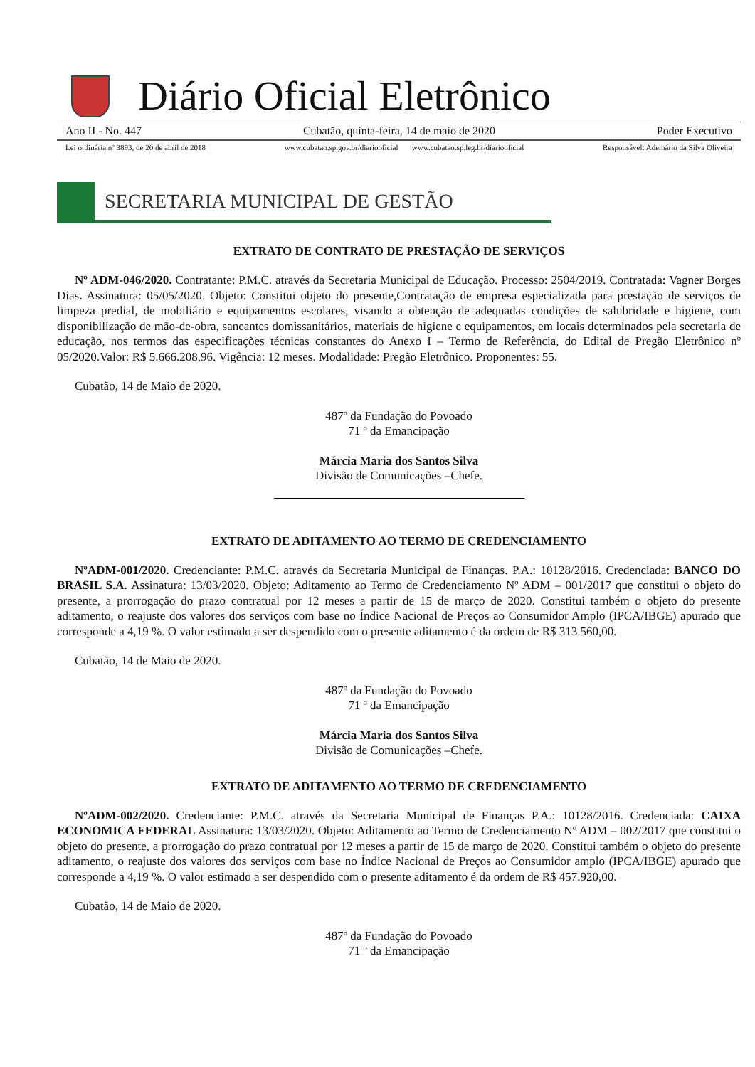Diário Oficial Eletrônico
Ano II - No. 447 Cubatão, quinta-feira, 14 de maio de 2020 Poder Executivo
Lei ordinária nº 3893, de 20 de abril de 2018 www.cubatao.sp.gov.br/diariooficial www.cubatao.sp.leg.br/diariooficial Responsável: Ademário da Silva Oliveira
SECRETARIA MUNICIPAL DE GESTÃO
EXTRATO DE CONTRATO DE PRESTAÇÃO DE SERVIÇOS
Nº ADM-046/2020. Contratante: P.M.C. através da Secretaria Municipal de Educação. Processo: 2504/2019. Contratada: Vagner Borges Dias. Assinatura: 05/05/2020. Objeto: Constitui objeto do presente,Contratação de empresa especializada para prestação de serviços de limpeza predial, de mobiliário e equipamentos escolares, visando a obtenção de adequadas condições de salubridade e higiene, com disponibilização de mão-de-obra, saneantes domissanitários, materiais de higiene e equipamentos, em locais determinados pela secretaria de educação, nos termos das especificações técnicas constantes do Anexo I – Termo de Referência, do Edital de Pregão Eletrônico nº 05/2020.Valor: R$ 5.666.208,96. Vigência: 12 meses. Modalidade: Pregão Eletrônico. Proponentes: 55.
Cubatão, 14 de Maio de 2020.
487º da Fundação do Povoado
71 º da Emancipação
Márcia Maria dos Santos Silva
Divisão de Comunicações –Chefe.
EXTRATO DE ADITAMENTO AO TERMO DE CREDENCIAMENTO
NºADM-001/2020. Credenciante: P.M.C. através da Secretaria Municipal de Finanças. P.A.: 10128/2016. Credenciada: BANCO DO BRASIL S.A. Assinatura: 13/03/2020. Objeto: Aditamento ao Termo de Credenciamento Nº ADM – 001/2017 que constitui o objeto do presente, a prorrogação do prazo contratual por 12 meses a partir de 15 de março de 2020. Constitui também o objeto do presente aditamento, o reajuste dos valores dos serviços com base no Índice Nacional de Preços ao Consumidor Amplo (IPCA/IBGE) apurado que corresponde a 4,19 %. O valor estimado a ser despendido com o presente aditamento é da ordem de R$ 313.560,00.
Cubatão, 14 de Maio de 2020.
487º da Fundação do Povoado
71 º da Emancipação
Márcia Maria dos Santos Silva
Divisão de Comunicações –Chefe.
EXTRATO DE ADITAMENTO AO TERMO DE CREDENCIAMENTO
NºADM-002/2020. Credenciante: P.M.C. através da Secretaria Municipal de Finanças P.A.: 10128/2016. Credenciada: CAIXA ECONOMICA FEDERAL Assinatura: 13/03/2020. Objeto: Aditamento ao Termo de Credenciamento Nº ADM – 002/2017 que constitui o objeto do presente, a prorrogação do prazo contratual por 12 meses a partir de 15 de março de 2020. Constitui também o objeto do presente aditamento, o reajuste dos valores dos serviços com base no Índice Nacional de Preços ao Consumidor amplo (IPCA/IBGE) apurado que corresponde a 4,19 %. O valor estimado a ser despendido com o presente aditamento é da ordem de R$ 457.920,00.
Cubatão, 14 de Maio de 2020.
487º da Fundação do Povoado
71 º da Emancipação